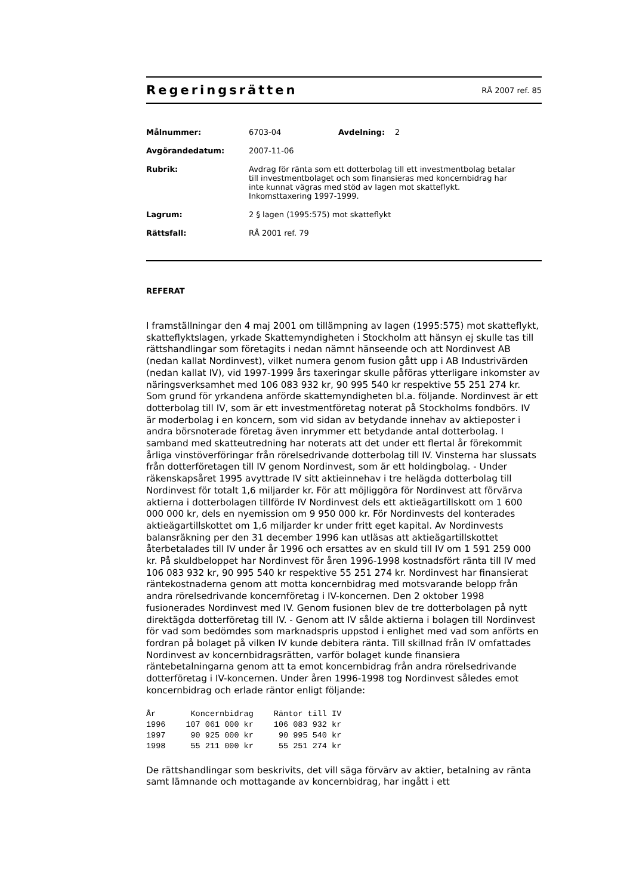Regeringsrätten
RÅ 2007 ref. 85
| Målnummer: | 6703-04 | Avdelning: 2 |
| Avgörandedatum: | 2007-11-06 | |
| Rubrik: | Avdrag för ränta som ett dotterbolag till ett investmentbolag betalar till investmentbolaget och som finansieras med koncernbidrag har inte kunnat vägras med stöd av lagen mot skatteflykt. Inkomsttaxering 1997-1999. | |
| Lagrum: | 2 § lagen (1995:575) mot skatteflykt | |
| Rättsfall: | RÅ 2001 ref. 79 | |
REFERAT
I framställningar den 4 maj 2001 om tillämpning av lagen (1995:575) mot skatteflykt, skatteflyktslagen, yrkade Skattemyndigheten i Stockholm att hänsyn ej skulle tas till rättshandlingar som företagits i nedan nämnt hänseende och att Nordinvest AB (nedan kallat Nordinvest), vilket numera genom fusion gått upp i AB Industrivärden (nedan kallat IV), vid 1997-1999 års taxeringar skulle påföras ytterligare inkomster av näringsverksamhet med 106 083 932 kr, 90 995 540 kr respektive 55 251 274 kr. Som grund för yrkandena anförde skattemyndigheten bl.a. följande. Nordinvest är ett dotterbolag till IV, som är ett investmentföretag noterat på Stockholms fondbörs. IV är moderbolag i en koncern, som vid sidan av betydande innehav av aktieposter i andra börsnoterade företag även inrymmer ett betydande antal dotterbolag. I samband med skatteutredning har noterats att det under ett flertal år förekommit årliga vinstöverföringar från rörelsedrivande dotterbolag till IV. Vinsterna har slussats från dotterföretagen till IV genom Nordinvest, som är ett holdingbolag. - Under räkenskapsåret 1995 avyttrade IV sitt aktieinnehav i tre helägda dotterbolag till Nordinvest för totalt 1,6 miljarder kr. För att möjliggöra för Nordinvest att förvärva aktierna i dotterbolagen tillförde IV Nordinvest dels ett aktieägartillskott om 1 600 000 000 kr, dels en nyemission om 9 950 000 kr. För Nordinvests del konterades aktieägartillskottet om 1,6 miljarder kr under fritt eget kapital. Av Nordinvests balansräkning per den 31 december 1996 kan utläsas att aktieägartillskottet återbetalades till IV under år 1996 och ersattes av en skuld till IV om 1 591 259 000 kr. På skuldbeloppet har Nordinvest för åren 1996-1998 kostnadsfört ränta till IV med 106 083 932 kr, 90 995 540 kr respektive 55 251 274 kr. Nordinvest har finansierat räntekostnaderna genom att motta koncernbidrag med motsvarande belopp från andra rörelsedrivande koncernföretag i IV-koncernen. Den 2 oktober 1998 fusionerades Nordinvest med IV. Genom fusionen blev de tre dotterbolagen på nytt direktägda dotterföretag till IV. - Genom att IV sålde aktierna i bolagen till Nordinvest för vad som bedömdes som marknadspris uppstod i enlighet med vad som anförts en fordran på bolaget på vilken IV kunde debitera ränta. Till skillnad från IV omfattades Nordinvest av koncernbidragsrätten, varför bolaget kunde finansiera räntebetalningarna genom att ta emot koncernbidrag från andra rörelsedrivande dotterföretag i IV-koncernen. Under åren 1996-1998 tog Nordinvest således emot koncernbidrag och erlade räntor enligt följande:
| År | Koncernbidrag | Räntor till IV |
| --- | --- | --- |
| 1996 | 107 061 000 kr | 106 083 932 kr |
| 1997 | 90 925 000 kr | 90 995 540 kr |
| 1998 | 55 211 000 kr | 55 251 274 kr |
De rättshandlingar som beskrivits, det vill säga förvärv av aktier, betalning av ränta samt lämnande och mottagande av koncernbidrag, har ingått i ett